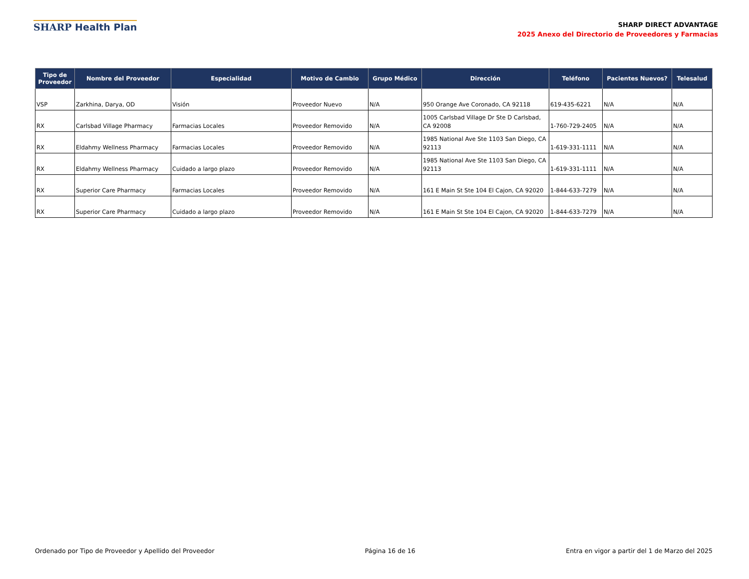SHARP Health Plan
SHARP DIRECT ADVANTAGE
2025 Anexo del Directorio de Proveedores y Farmacias
| Tipo de Proveedor | Nombre del Proveedor | Especialidad | Motivo de Cambio | Grupo Médico | Dirección | Teléfono | Pacientes Nuevos? | Telesalud |
| --- | --- | --- | --- | --- | --- | --- | --- | --- |
| VSP | Zarkhina, Darya, OD | Visión | Proveedor Nuevo | N/A | 950 Orange Ave Coronado, CA 92118 | 619-435-6221 | N/A | N/A |
| RX | Carlsbad Village Pharmacy | Farmacias Locales | Proveedor Removido | N/A | 1005 Carlsbad Village Dr Ste D Carlsbad, CA 92008 | 1-760-729-2405 | N/A | N/A |
| RX | Eldahmy Wellness Pharmacy | Farmacias Locales | Proveedor Removido | N/A | 1985 National Ave Ste 1103 San Diego, CA 92113 | 1-619-331-1111 | N/A | N/A |
| RX | Eldahmy Wellness Pharmacy | Cuidado a largo plazo | Proveedor Removido | N/A | 1985 National Ave Ste 1103 San Diego, CA 92113 | 1-619-331-1111 | N/A | N/A |
| RX | Superior Care Pharmacy | Farmacias Locales | Proveedor Removido | N/A | 161 E Main St Ste 104 El Cajon, CA 92020 | 1-844-633-7279 | N/A | N/A |
| RX | Superior Care Pharmacy | Cuidado a largo plazo | Proveedor Removido | N/A | 161 E Main St Ste 104 El Cajon, CA 92020 | 1-844-633-7279 | N/A | N/A |
Ordenado por Tipo de Proveedor y Apellido del Proveedor Página 16 de 16 Entra en vigor a partir del 1 de Marzo del 2025